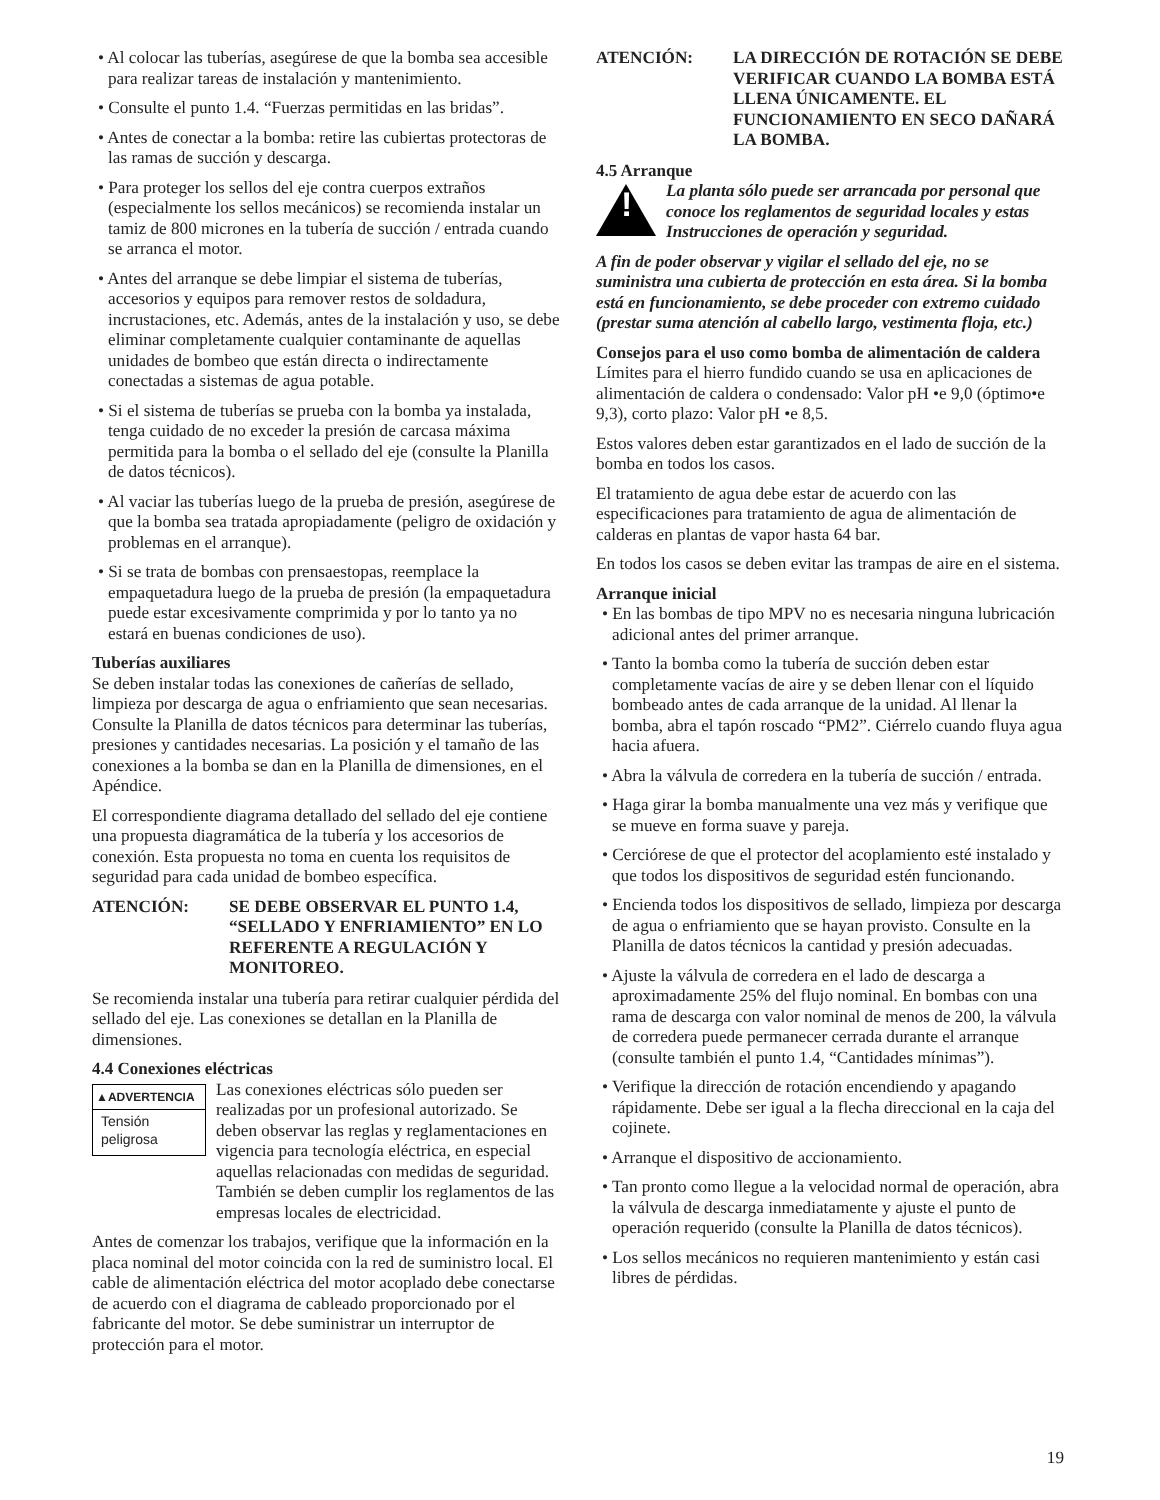• Al colocar las tuberías, asegúrese de que la bomba sea accesible para realizar tareas de instalación y mantenimiento.
• Consulte el punto 1.4. “Fuerzas permitidas en las bridas”.
• Antes de conectar a la bomba: retire las cubiertas protectoras de las ramas de succión y descarga.
• Para proteger los sellos del eje contra cuerpos extraños (especialmente los sellos mecánicos) se recomienda instalar un tamiz de 800 micrones en la tubería de succión / entrada cuando se arranca el motor.
• Antes del arranque se debe limpiar el sistema de tuberías, accesorios y equipos para remover restos de soldadura, incrustaciones, etc. Además, antes de la instalación y uso, se debe eliminar completamente cualquier contaminante de aquellas unidades de bombeo que están directa o indirectamente conectadas a sistemas de agua potable.
• Si el sistema de tuberías se prueba con la bomba ya instalada, tenga cuidado de no exceder la presión de carcasa máxima permitida para la bomba o el sellado del eje (consulte la Planilla de datos técnicos).
• Al vaciar las tuberías luego de la prueba de presión, asegúrese de que la bomba sea tratada apropiadamente (peligro de oxidación y problemas en el arranque).
• Si se trata de bombas con prensaestopas, reemplace la empaquetadura luego de la prueba de presión (la empaquetadura puede estar excesivamente comprimida y por lo tanto ya no estará en buenas condiciones de uso).
Tuberías auxiliares
Se deben instalar todas las conexiones de cañerías de sellado, limpieza por descarga de agua o enfriamiento que sean necesarias. Consulte la Planilla de datos técnicos para determinar las tuberías, presiones y cantidades necesarias. La posición y el tamaño de las conexiones a la bomba se dan en la Planilla de dimensiones, en el Apéndice.
El correspondiente diagrama detallado del sellado del eje contiene una propuesta diagramática de la tubería y los accesorios de conexión. Esta propuesta no toma en cuenta los requisitos de seguridad para cada unidad de bombeo específica.
ATENCIÓN: SE DEBE OBSERVAR EL PUNTO 1.4, “SELLADO Y ENFRIAMIENTO” EN LO REFERENTE A REGULACIÓN Y MONITOREO.
Se recomienda instalar una tubería para retirar cualquier pérdida del sellado del eje. Las conexiones se detallan en la Planilla de dimensiones.
4.4 Conexiones eléctricas
▲ADVERTENCIA
Tensión peligrosa
Las conexiones eléctricas sólo pueden ser realizadas por un profesional autorizado. Se deben observar las reglas y reglamentaciones en vigencia para tecnología eléctrica, en especial aquellas relacionadas con medidas de seguridad. También se deben cumplir los reglamentos de las empresas locales de electricidad.
Antes de comenzar los trabajos, verifique que la información en la placa nominal del motor coincida con la red de suministro local. El cable de alimentación eléctrica del motor acoplado debe conectarse de acuerdo con el diagrama de cableado proporcionado por el fabricante del motor. Se debe suministrar un interruptor de protección para el motor.
ATENCIÓN: LA DIRECCIÓN DE ROTACIÓN SE DEBE VERIFICAR CUANDO LA BOMBA ESTÁ LLENA ÚNICAMENTE. EL FUNCIONAMIENTO EN SECO DAÑARÁ LA BOMBA.
4.5 Arranque
!
La planta sólo puede ser arrancada por personal que conoce los reglamentos de seguridad locales y estas Instrucciones de operación y seguridad.
A fin de poder observar y vigilar el sellado del eje, no se suministra una cubierta de protección en esta área. Si la bomba está en funcionamiento, se debe proceder con extremo cuidado (prestar suma atención al cabello largo, vestimenta floja, etc.)
Consejos para el uso como bomba de alimentación de caldera
Límites para el hierro fundido cuando se usa en aplicaciones de alimentación de caldera o condensado: Valor pH •e 9,0 (óptimo•e 9,3), corto plazo: Valor pH •e 8,5.
Estos valores deben estar garantizados en el lado de succión de la bomba en todos los casos.
El tratamiento de agua debe estar de acuerdo con las especificaciones para tratamiento de agua de alimentación de calderas en plantas de vapor hasta 64 bar.
En todos los casos se deben evitar las trampas de aire en el sistema.
Arranque inicial
• En las bombas de tipo MPV no es necesaria ninguna lubricación adicional antes del primer arranque.
• Tanto la bomba como la tubería de succión deben estar completamente vacías de aire y se deben llenar con el líquido bombeado antes de cada arranque de la unidad. Al llenar la bomba, abra el tapón roscado “PM2”. Ciérrelo cuando fluya agua hacia afuera.
• Abra la válvula de corredera en la tubería de succión / entrada.
• Haga girar la bomba manualmente una vez más y verifique que se mueve en forma suave y pareja.
• Cerciórese de que el protector del acoplamiento esté instalado y que todos los dispositivos de seguridad estén funcionando.
• Encienda todos los dispositivos de sellado, limpieza por descarga de agua o enfriamiento que se hayan provisto. Consulte en la Planilla de datos técnicos la cantidad y presión adecuadas.
• Ajuste la válvula de corredera en el lado de descarga a aproximadamente 25% del flujo nominal. En bombas con una rama de descarga con valor nominal de menos de 200, la válvula de corredera puede permanecer cerrada durante el arranque (consulte también el punto 1.4, “Cantidades mínimas”).
• Verifique la dirección de rotación encendiendo y apagando rápidamente. Debe ser igual a la flecha direccional en la caja del cojinete.
• Arranque el dispositivo de accionamiento.
• Tan pronto como llegue a la velocidad normal de operación, abra la válvula de descarga inmediatamente y ajuste el punto de operación requerido (consulte la Planilla de datos técnicos).
• Los sellos mecánicos no requieren mantenimiento y están casi libres de pérdidas.
19